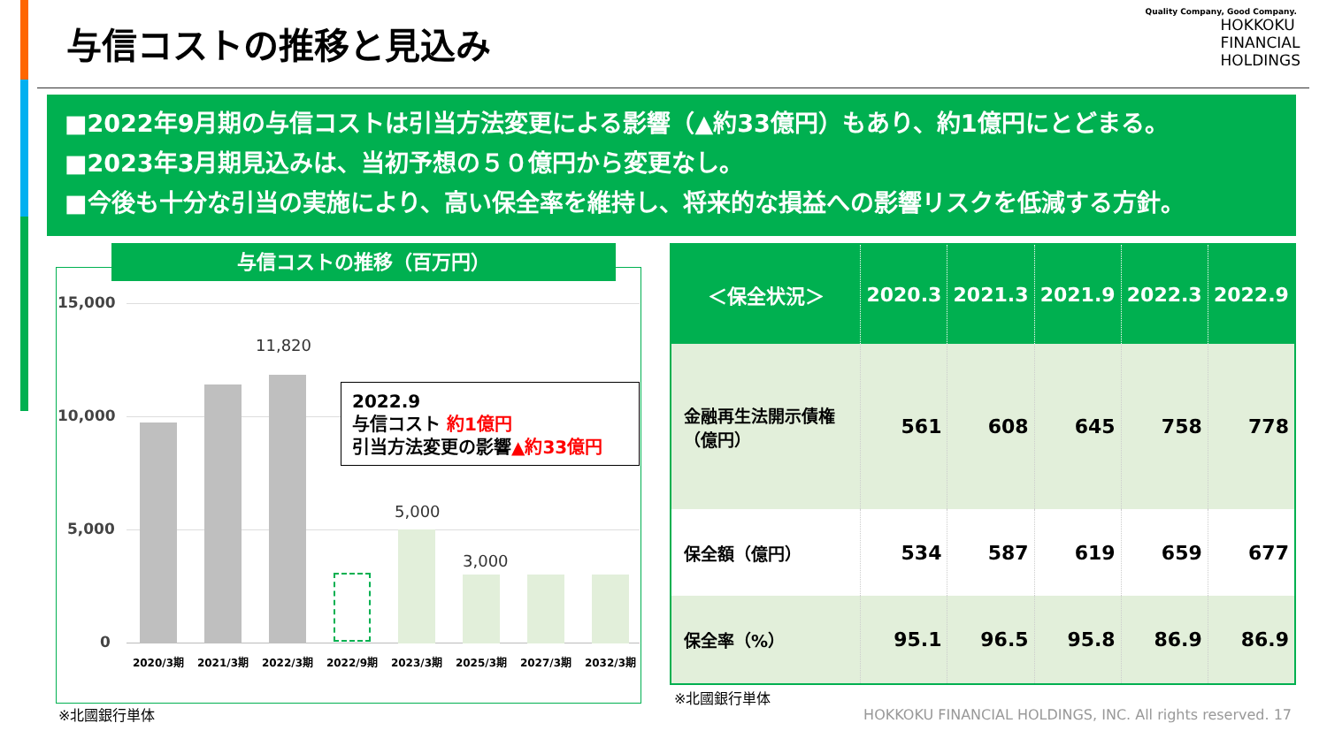与信コストの推移と見込み
Quality Company, Good Company.
HOKKOKU
FINANCIAL
HOLDINGS
■2022年9月期の与信コストは引当方法変更による影響（▲約33億円）もあり、約1億円にとどまる。
■2023年3月期見込みは、当初予想の５０億円から変更なし。
■今後も十分な引当の実施により、高い保全率を維持し、将来的な損益への影響リスクを低減する方針。
与信コストの推移（百万円）
15,000
10,000
5,000
0
11,820
5,000
3,000
2020/3期 2021/3期 2022/3期 2022/9期 2023/3期 2025/3期 2027/3期 2032/3期
2022.9
与信コスト 約1億円
引当方法変更の影響▲約33億円
※北國銀行単体
| ＜保全状況＞ | 2020.3 | 2021.3 | 2021.9 | 2022.3 | 2022.9 |
| --- | --- | --- | --- | --- | --- |
| 金融再生法開示債権 （億円） | 561 | 608 | 645 | 758 | 778 |
| 保全額（億円） | 534 | 587 | 619 | 659 | 677 |
| 保全率（%） | 95.1 | 96.5 | 95.8 | 86.9 | 86.9 |
※北國銀行単体
HOKKOKU FINANCIAL HOLDINGS, INC. All rights reserved. 17